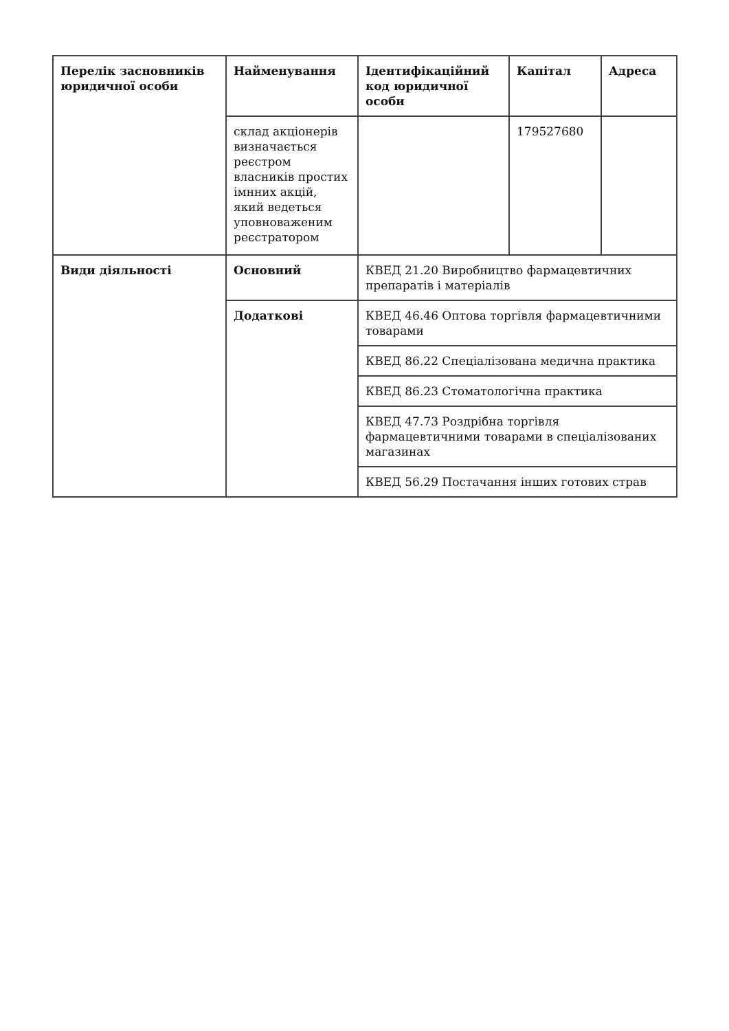| Перелік засновників юридичної особи | Найменування | Ідентифікаційний код юридичної особи | Капітал | Адреса |
| --- | --- | --- | --- | --- |
| | склад акціонерів визначається реєстром власників простих імнних акцій, який ведеться уповноваженим реєстратором | | 179527680 | |
| Види діяльності | Основний | КВЕД 21.20 Виробництво фармацевтичних препаратів і матеріалів | | |
| | Додаткові | КВЕД 46.46 Оптова торгівля фармацевтичними товарами | | |
| | | КВЕД 86.22 Спеціалізована медична практика | | |
| | | КВЕД 86.23 Стоматологічна практика | | |
| | | КВЕД 47.73 Роздрібна торгівля фармацевтичними товарами в спеціалізованих магазинах | | |
| | | КВЕД 56.29 Постачання інших готових страв | | |